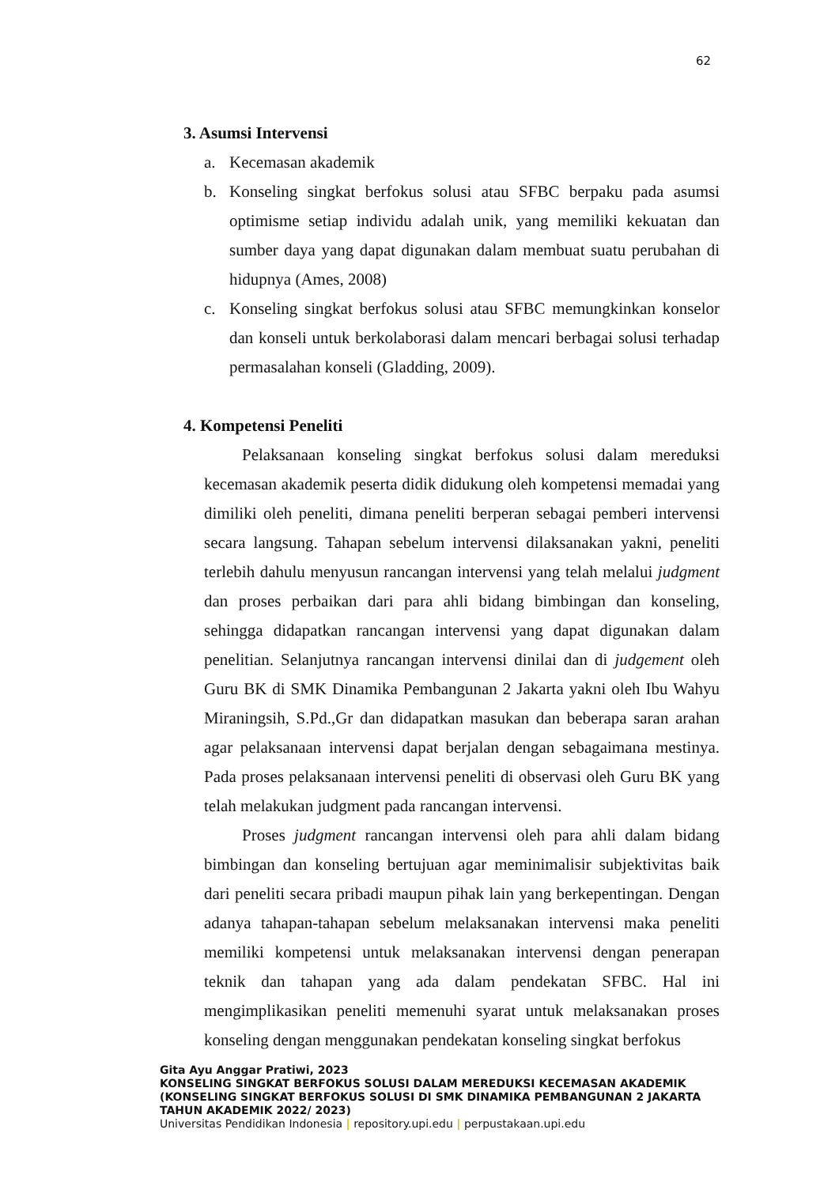62
3. Asumsi Intervensi
a. Kecemasan akademik
b. Konseling singkat berfokus solusi atau SFBC berpaku pada asumsi optimisme setiap individu adalah unik, yang memiliki kekuatan dan sumber daya yang dapat digunakan dalam membuat suatu perubahan di hidupnya (Ames, 2008)
c. Konseling singkat berfokus solusi atau SFBC memungkinkan konselor dan konseli untuk berkolaborasi dalam mencari berbagai solusi terhadap permasalahan konseli (Gladding, 2009).
4. Kompetensi Peneliti
Pelaksanaan konseling singkat berfokus solusi dalam mereduksi kecemasan akademik peserta didik didukung oleh kompetensi memadai yang dimiliki oleh peneliti, dimana peneliti berperan sebagai pemberi intervensi secara langsung. Tahapan sebelum intervensi dilaksanakan yakni, peneliti terlebih dahulu menyusun rancangan intervensi yang telah melalui judgment dan proses perbaikan dari para ahli bidang bimbingan dan konseling, sehingga didapatkan rancangan intervensi yang dapat digunakan dalam penelitian. Selanjutnya rancangan intervensi dinilai dan di judgement oleh Guru BK di SMK Dinamika Pembangunan 2 Jakarta yakni oleh Ibu Wahyu Miraningsih, S.Pd.,Gr dan didapatkan masukan dan beberapa saran arahan agar pelaksanaan intervensi dapat berjalan dengan sebagaimana mestinya. Pada proses pelaksanaan intervensi peneliti di observasi oleh Guru BK yang telah melakukan judgment pada rancangan intervensi.
Proses judgment rancangan intervensi oleh para ahli dalam bidang bimbingan dan konseling bertujuan agar meminimalisir subjektivitas baik dari peneliti secara pribadi maupun pihak lain yang berkepentingan. Dengan adanya tahapan-tahapan sebelum melaksanakan intervensi maka peneliti memiliki kompetensi untuk melaksanakan intervensi dengan penerapan teknik dan tahapan yang ada dalam pendekatan SFBC. Hal ini mengimplikasikan peneliti memenuhi syarat untuk melaksanakan proses konseling dengan menggunakan pendekatan konseling singkat berfokus
Gita Ayu Anggar Pratiwi, 2023
KONSELING SINGKAT BERFOKUS SOLUSI DALAM MEREDUKSI KECEMASAN AKADEMIK
(KONSELING SINGKAT BERFOKUS SOLUSI DI SMK DINAMIKA PEMBANGUNAN 2 JAKARTA
TAHUN AKADEMIK 2022/ 2023)
Universitas Pendidikan Indonesia | repository.upi.edu | perpustakaan.upi.edu